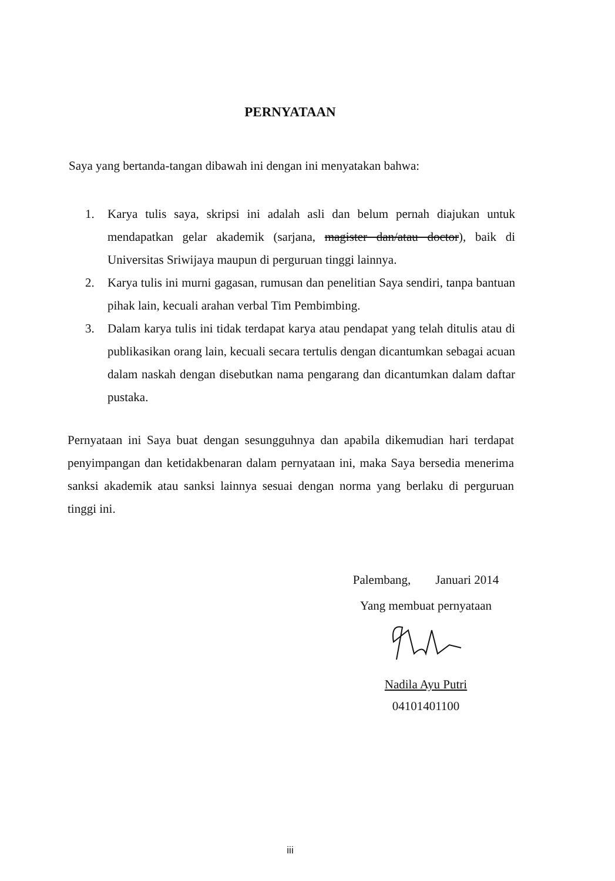PERNYATAAN
Saya yang bertanda-tangan dibawah ini dengan ini menyatakan bahwa:
1. Karya tulis saya, skripsi ini adalah asli dan belum pernah diajukan untuk mendapatkan gelar akademik (sarjana, magister dan/atau doctor), baik di Universitas Sriwijaya maupun di perguruan tinggi lainnya.
2. Karya tulis ini murni gagasan, rumusan dan penelitian Saya sendiri, tanpa bantuan pihak lain, kecuali arahan verbal Tim Pembimbing.
3. Dalam karya tulis ini tidak terdapat karya atau pendapat yang telah ditulis atau di publikasikan orang lain, kecuali secara tertulis dengan dicantumkan sebagai acuan dalam naskah dengan disebutkan nama pengarang dan dicantumkan dalam daftar pustaka.
Pernyataan ini Saya buat dengan sesungguhnya dan apabila dikemudian hari terdapat penyimpangan dan ketidakbenaran dalam pernyataan ini, maka Saya bersedia menerima sanksi akademik atau sanksi lainnya sesuai dengan norma yang berlaku di perguruan tinggi ini.
Palembang, Januari 2014
Yang membuat pernyataan
Nadila Ayu Putri
04101401100
iii